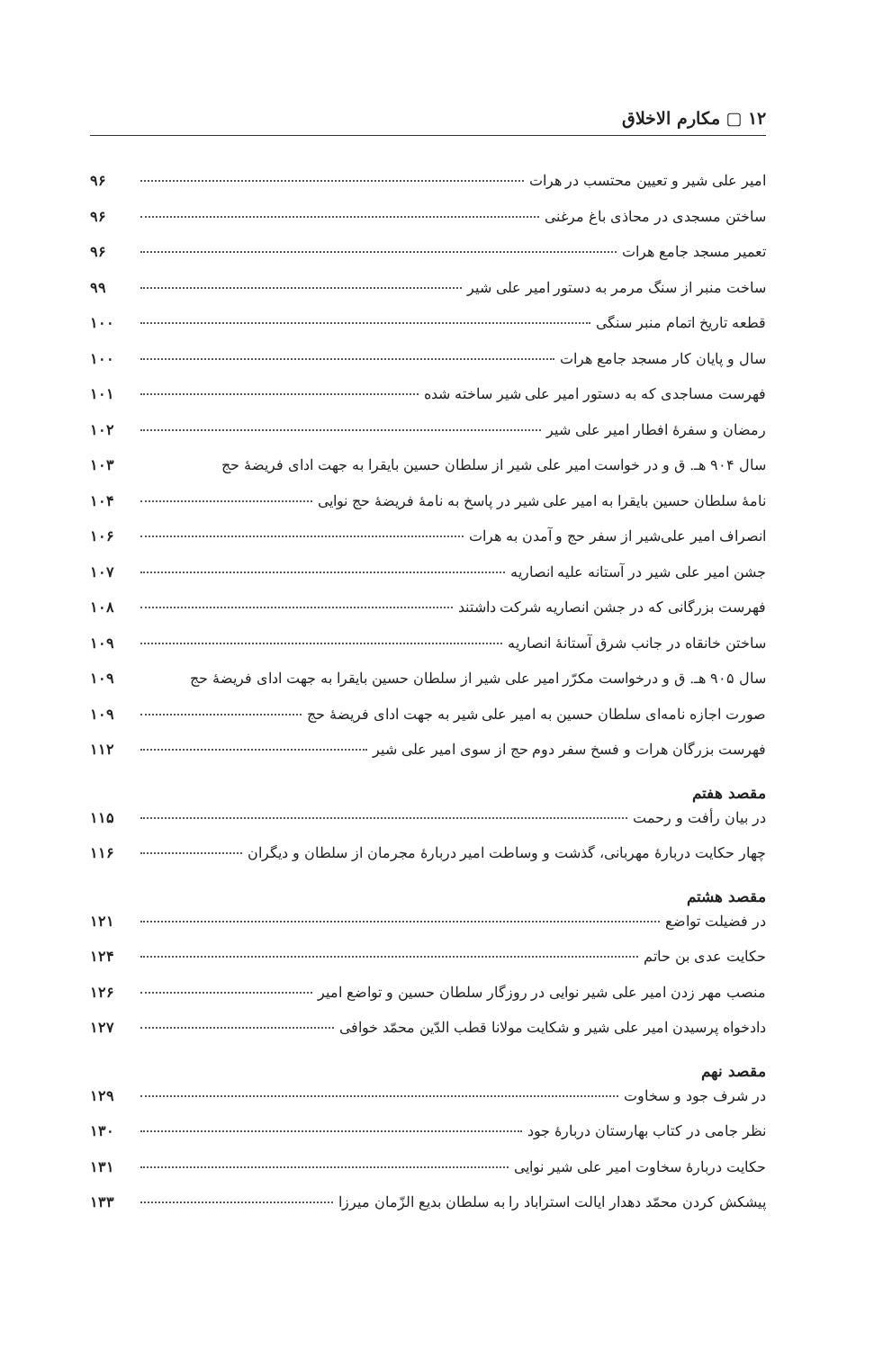۱۲ ▢ مکارم الاخلاق
امیر علی شیر و تعیین محتسب در هرات ۹۶
ساختن مسجدی در محاذی باغ مرغنی ۹۶
تعمیر مسجد جامع هرات ۹۶
ساخت منبر از سنگ مرمر به دستور امیر علی شیر ۹۹
قطعه تاریخ اتمام منبر سنگی ۱۰۰
سال و پایان کار مسجد جامع هرات ۱۰۰
فهرست مساجدی که به دستور امیر علی شیر ساخته شده ۱۰۱
رمضان و سفرهٔ افطار امیر علی شیر ۱۰۲
سال ۹۰۴ هـ. ق و در خواست امیر علی شیر از سلطان حسین بایقرا به جهت ادای فریضهٔ حج ۱۰۳
نامهٔ سلطان حسین بایقرا به امیر علی شیر در پاسخ به نامهٔ فریضهٔ حج نوایی ۱۰۴
انصراف امیر علی‌شیر از سفر حج و آمدن به هرات ۱۰۶
جشن امیر علی شیر در آستانه علیه انصاریه ۱۰۷
فهرست بزرگانی که در جشن انصاریه شرکت داشتند ۱۰۸
ساختن خانقاه در جانب شرق آستانهٔ انصاریه ۱۰۹
سال ۹۰۵ هـ. ق و درخواست مکرّر امیر علی شیر از سلطان حسین بایقرا به جهت ادای فریضهٔ حج ۱۰۹
صورت اجازه نامه‌ای سلطان حسین به امیر علی شیر به جهت ادای فریضهٔ حج ۱۰۹
فهرست بزرگان هرات و فسخ سفر دوم حج از سوی امیر علی شیر ۱۱۲
مقصد هفتم
در بیان رأفت و رحمت ۱۱۵
چهار حکایت دربارهٔ مهربانی، گذشت و وساطت امیر دربارهٔ مجرمان از سلطان و دیگران ۱۱۶
مقصد هشتم
در فضیلت تواضع ۱۲۱
حکایت عدی بن حاتم ۱۲۴
منصب مهر زدن امیر علی شیر نوایی در روزگار سلطان حسین و تواضع امیر ۱۲۶
دادخواه پرسیدن امیر علی شیر و شکایت مولانا قطب الدّین محمّد خوافی ۱۲۷
مقصد نهم
در شرف جود و سخاوت ۱۲۹
نظر جامی در کتاب بهارستان دربارهٔ جود ۱۳۰
حکایت دربارهٔ سخاوت امیر علی شیر نوایی ۱۳۱
پیشکش کردن محمّد دهدار ایالت استراباد را به سلطان بدیع الزّمان میرزا ۱۳۳